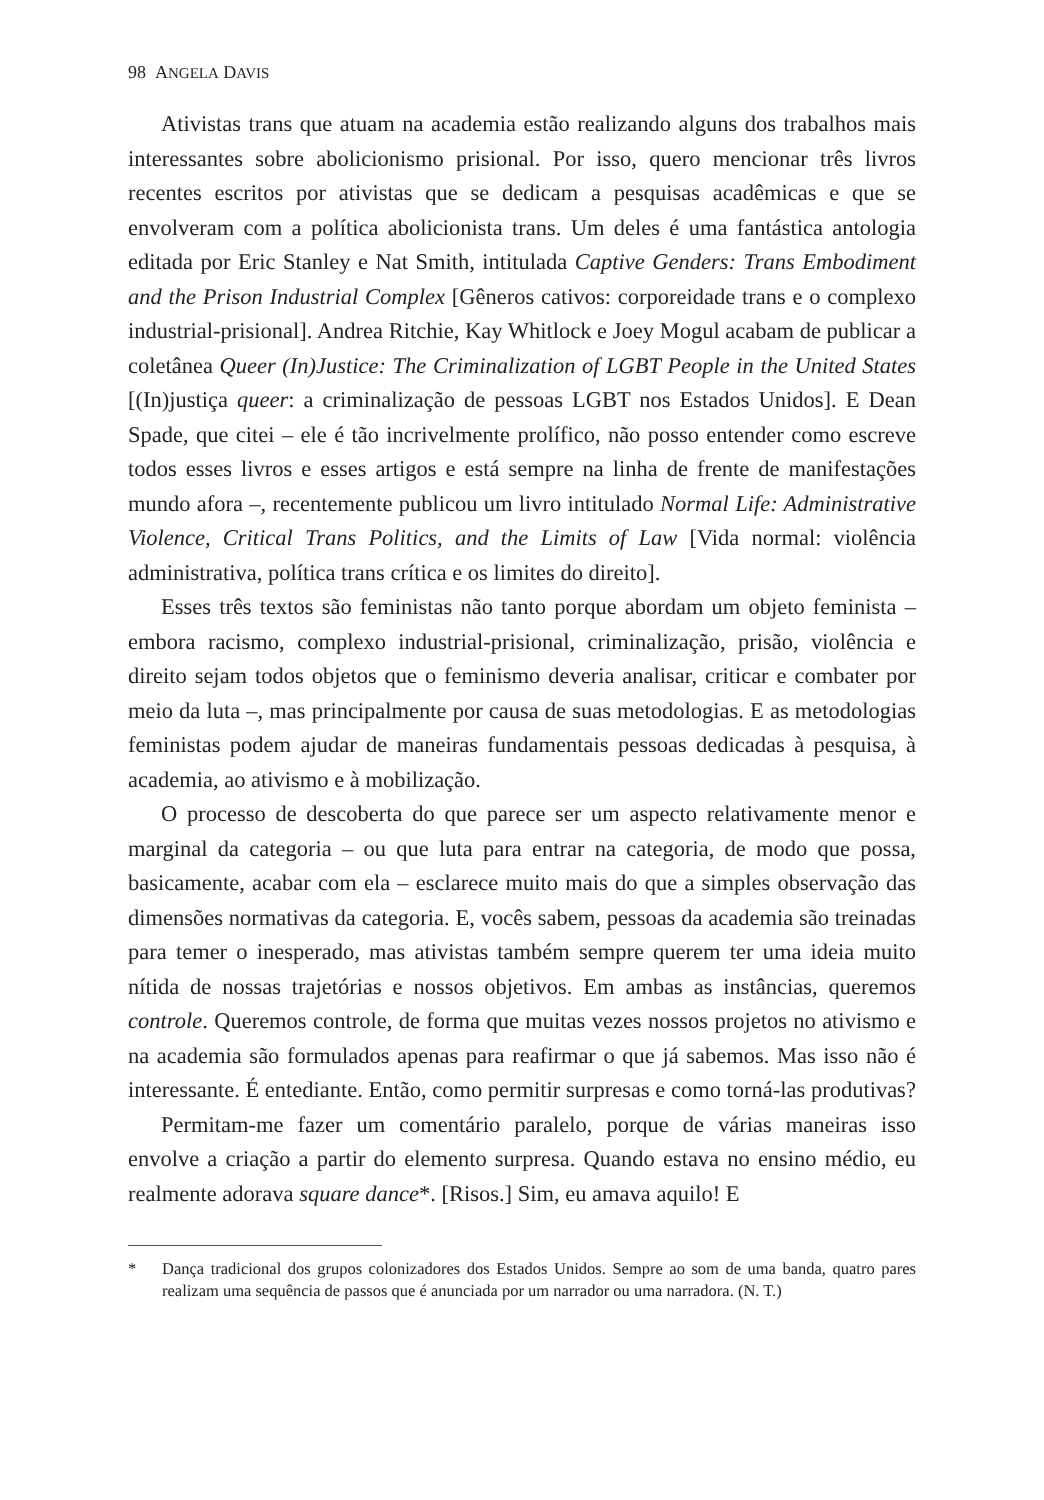98 ANGELA DAVIS
Ativistas trans que atuam na academia estão realizando alguns dos trabalhos mais interessantes sobre abolicionismo prisional. Por isso, quero mencionar três livros recentes escritos por ativistas que se dedicam a pesquisas acadêmicas e que se envolveram com a política abolicionista trans. Um deles é uma fantástica antologia editada por Eric Stanley e Nat Smith, intitulada Captive Genders: Trans Embodiment and the Prison Industrial Complex [Gêneros cativos: corporeidade trans e o complexo industrial-prisional]. Andrea Ritchie, Kay Whitlock e Joey Mogul acabam de publicar a coletânea Queer (In)Justice: The Criminalization of LGBT People in the United States [(In)justiça queer: a criminalização de pessoas LGBT nos Estados Unidos]. E Dean Spade, que citei – ele é tão incrivelmente prolífico, não posso entender como escreve todos esses livros e esses artigos e está sempre na linha de frente de manifestações mundo afora –, recentemente publicou um livro intitulado Normal Life: Administrative Violence, Critical Trans Politics, and the Limits of Law [Vida normal: violência administrativa, política trans crítica e os limites do direito].
Esses três textos são feministas não tanto porque abordam um objeto feminista – embora racismo, complexo industrial-prisional, criminalização, prisão, violência e direito sejam todos objetos que o feminismo deveria analisar, criticar e combater por meio da luta –, mas principalmente por causa de suas metodologias. E as metodologias feministas podem ajudar de maneiras fundamentais pessoas dedicadas à pesquisa, à academia, ao ativismo e à mobilização.
O processo de descoberta do que parece ser um aspecto relativamente menor e marginal da categoria – ou que luta para entrar na categoria, de modo que possa, basicamente, acabar com ela – esclarece muito mais do que a simples observação das dimensões normativas da categoria. E, vocês sabem, pessoas da academia são treinadas para temer o inesperado, mas ativistas também sempre querem ter uma ideia muito nítida de nossas trajetórias e nossos objetivos. Em ambas as instâncias, queremos controle. Queremos controle, de forma que muitas vezes nossos projetos no ativismo e na academia são formulados apenas para reafirmar o que já sabemos. Mas isso não é interessante. É entediante. Então, como permitir surpresas e como torná-las produtivas?
Permitam-me fazer um comentário paralelo, porque de várias maneiras isso envolve a criação a partir do elemento surpresa. Quando estava no ensino médio, eu realmente adorava square dance*. [Risos.] Sim, eu amava aquilo! E
* Dança tradicional dos grupos colonizadores dos Estados Unidos. Sempre ao som de uma banda, quatro pares realizam uma sequência de passos que é anunciada por um narrador ou uma narradora. (N. T.)